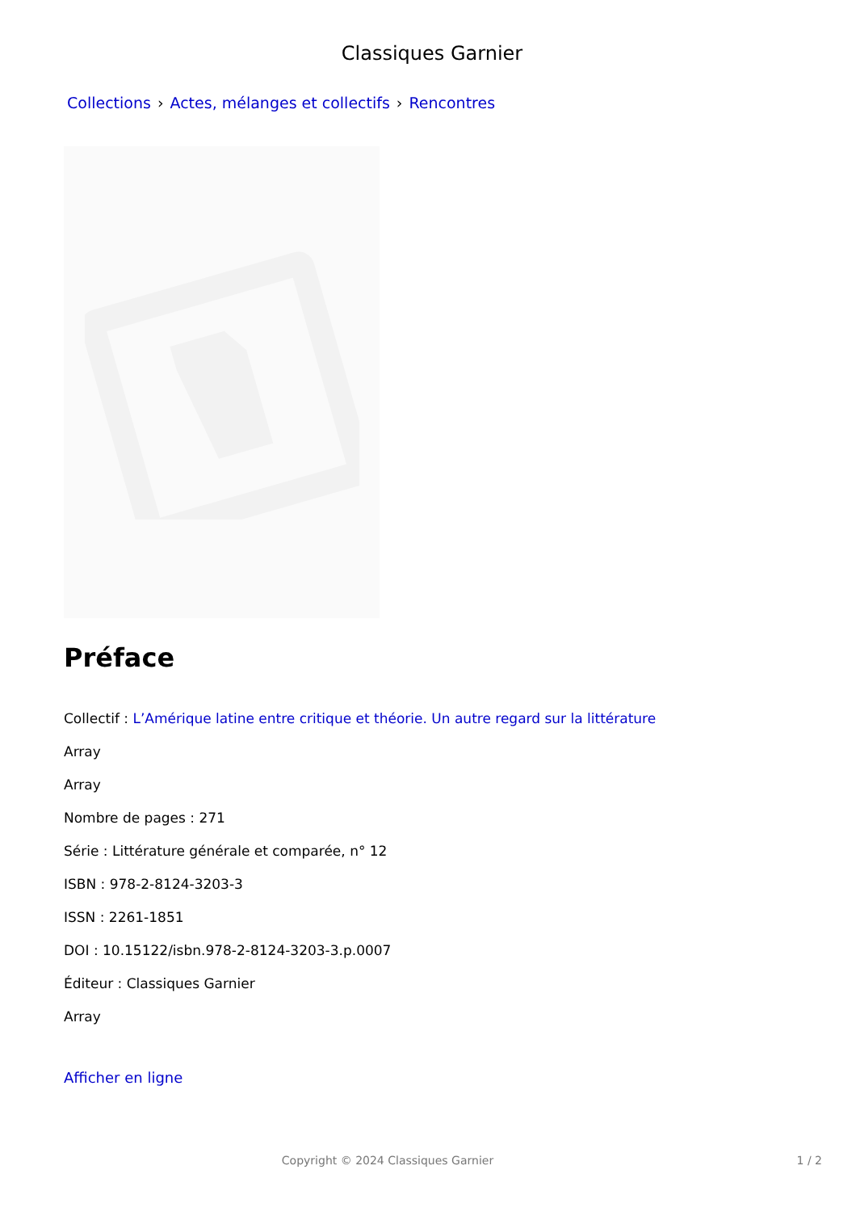Classiques Garnier
Collections › Actes, mélanges et collectifs › Rencontres
Préface
Collectif : L’Amérique latine entre critique et théorie. Un autre regard sur la littérature
Array
Array
Nombre de pages : 271
Série : Littérature générale et comparée, n° 12
ISBN : 978-2-8124-3203-3
ISSN : 2261-1851
DOI : 10.15122/isbn.978-2-8124-3203-3.p.0007
Éditeur : Classiques Garnier
Array
Afficher en ligne
Copyright © 2024 Classiques Garnier
1 / 2